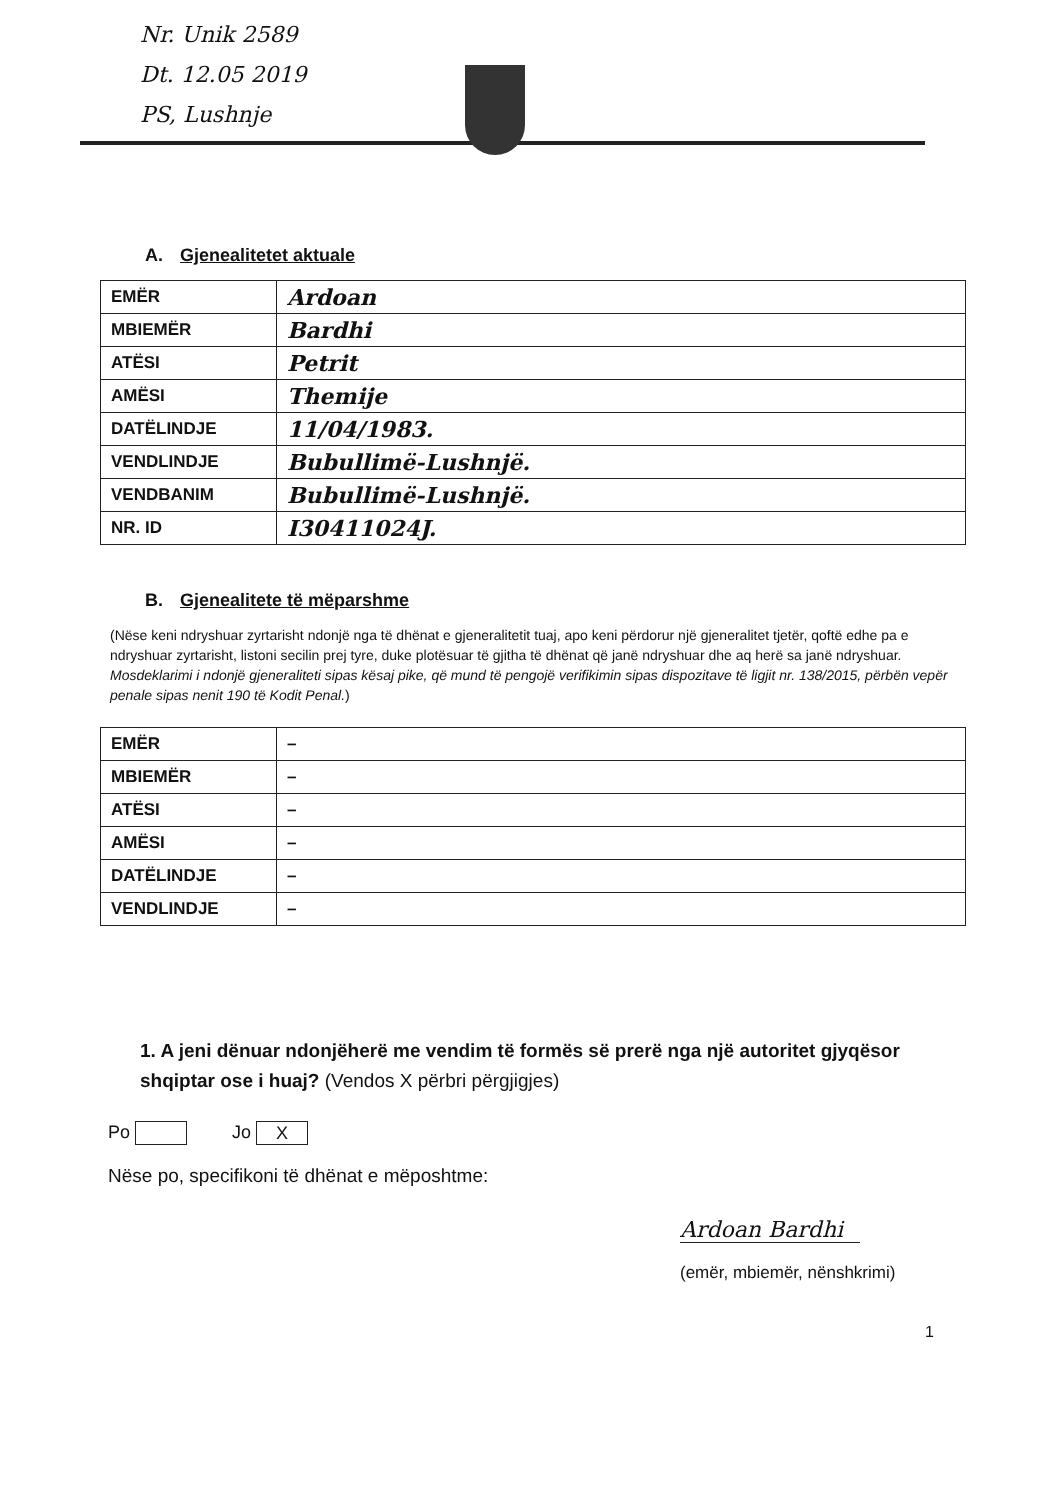Nr. Unik 2589
Dt. 12.05 2019
PS, Lushnje
A. Gjenealitetet aktuale
| EMËR | Ardoan |
| MBIEMËR | Bardhi |
| ATËSI | Petrit |
| AMËSI | Themije |
| DATËLINDJE | 11/04/1983. |
| VENDLINDJE | Bubullimë-Lushnjë. |
| VENDBANIM | Bubullimë-Lushnjë. |
| NR. ID | I30411024J. |
B. Gjenealitete të mëparshme
(Nëse keni ndryshuar zyrtarisht ndonjë nga të dhënat e gjeneralitetit tuaj, apo keni përdorur një gjeneralitet tjetër, qoftë edhe pa e ndryshuar zyrtarisht, listoni secilin prej tyre, duke plotësuar të gjitha të dhënat që janë ndryshuar dhe aq herë sa janë ndryshuar. Mosdeklarimi i ndonjë gjeneraliteti sipas kësaj pike, që mund të pengojë verifikimin sipas dispozitave të ligjit nr. 138/2015, përbën vepër penale sipas nenit 190 të Kodit Penal.)
| EMËR | – |
| MBIEMËR | – |
| ATËSI | – |
| AMËSI | – |
| DATËLINDJE | – |
| VENDLINDJE | – |
1. A jeni dënuar ndonjëherë me vendim të formës së prerë nga një autoritet gjyqësor shqiptar ose i huaj? (Vendos X përbri përgjigjes)
Po Jo X
Nëse po, specifikoni të dhënat e mëposhtme:
Ardoan Bardhi
(emër, mbiemër, nënshkrimi)
1